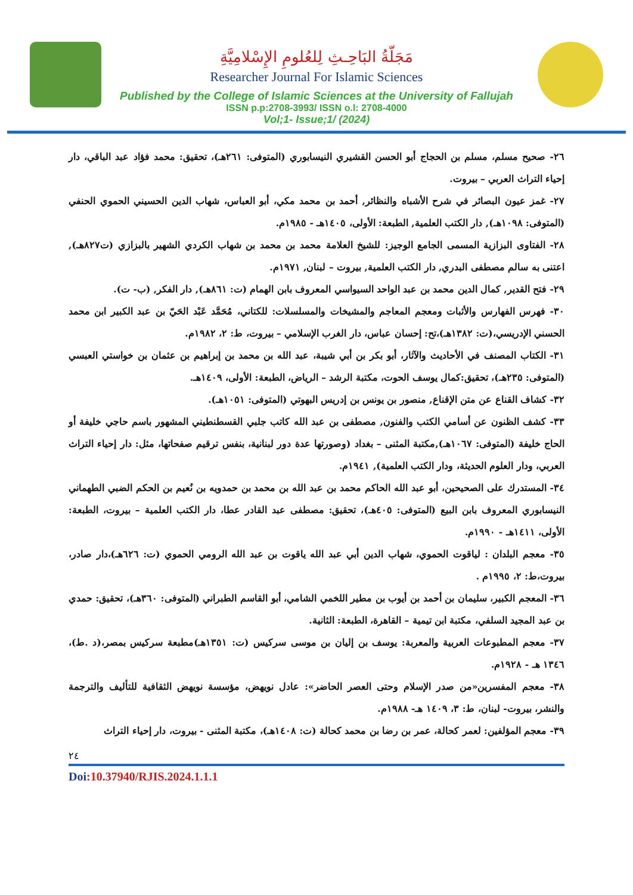مَجَلّةُ البَاحِـثِ لِلعُلومِ الإِسْلامِيَّةِ
Researcher Journal For Islamic Sciences
Published by the College of Islamic Sciences at the University of Fallujah
ISSN p.p:2708-3993/ ISSN o.l: 2708-4000
Vol;1- Issue;1/ (2024)
٢٦- صحيح مسلم، مسلم بن الحجاج أبو الحسن القشيري النيسابوري (المتوفى: ٢٦١هـ)، تحقيق: محمد فؤاد عبد الباقي، دار إحياء التراث العربي – بيروت.
٢٧- غمز عيون البصائر في شرح الأشباه والنظائر, أحمد بن محمد مكي، أبو العباس، شهاب الدين الحسيني الحموي الحنفي (المتوفى: ١٠٩٨هـ), دار الكتب العلمية, الطبعة: الأولى، ١٤٠٥هـ - ١٩٨٥م.
٢٨- الفتاوى البزازية المسمى الجامع الوجيز: للشيخ العلامة محمد بن محمد بن شهاب الكردي الشهير بالبزازي (ت٨٢٧هـ), اعتنى به سالم مصطفى البدري, دار الكتب العلمية, بيروت – لبنان, ١٩٧١م.
٢٩- فتح القدير, كمال الدين محمد بن عبد الواحد السيواسي المعروف بابن الهمام (ت: ٨٦١هـ), دار الفكر, (ب- ت).
٣٠- فهرس الفهارس والأثبات ومعجم المعاجم والمشيخات والمسلسلات: للكتاني، مُحَمَّد عَبْد الحَيّ بن عبد الكبير ابن محمد الحسني الإدريسي،(ت: ١٣٨٢هـ)،تح: إحسان عباس، دار الغرب الإسلامي – بيروت، ط: ٢، ١٩٨٢م.
٣١- الكتاب المصنف في الأحاديث والآثار، أبو بكر بن أبي شيبة، عبد الله بن محمد بن إبراهيم بن عثمان بن خواستي العبسي (المتوفى: ٢٣٥هـ)، تحقيق:كمال يوسف الحوت، مكتبة الرشد – الرياض، الطبعة: الأولى، ١٤٠٩هـ.
٣٢- كشاف القناع عن متن الإقناع, منصور بن يونس بن إدريس البهوتي (المتوفى: ١٠٥١هـ).
٣٣- كشف الظنون عن أسامي الكتب والفنون, مصطفى بن عبد الله كاتب جلبي القسطنطيني المشهور باسم حاجي خليفة أو الحاج خليفة (المتوفى: ١٠٦٧هـ),مكتبة المثنى – بغداد (وصورتها عدة دور لبنانية، بنفس ترقيم صفحاتها، مثل: دار إحياء التراث العربي، ودار العلوم الحديثة، ودار الكتب العلمية), ١٩٤١م.
٣٤- المستدرك على الصحيحين، أبو عبد الله الحاكم محمد بن عبد الله بن محمد بن حمدويه بن نُعيم بن الحكم الضبي الطهماني النيسابوري المعروف بابن البيع (المتوفى: ٤٠٥هـ)، تحقيق: مصطفى عبد القادر عطا، دار الكتب العلمية – بيروت، الطبعة: الأولى، ١٤١١هـ - ١٩٩٠م.
٣٥- معجم البلدان : لياقوت الحموي، شهاب الدين أبي عبد الله ياقوت بن عبد الله الرومي الحموي (ت: ٦٢٦هـ)،دار صادر، بيروت،ط: ٢، ١٩٩٥م .
٣٦- المعجم الكبير، سليمان بن أحمد بن أيوب بن مطير اللخمي الشامي، أبو القاسم الطبراني (المتوفى: ٣٦٠هـ)، تحقيق: حمدي بن عبد المجيد السلفي، مكتبة ابن تيمية – القاهرة، الطبعة: الثانية.
٣٧- معجم المطبوعات العربية والمعربة: يوسف بن إليان بن موسى سركيس (ت: ١٣٥١هـ)مطبعة سركيس بمصر،(د .ط)، ١٣٤٦ هـ - ١٩٢٨م.
٣٨- معجم المفسرين«من صدر الإسلام وحتى العصر الحاضر»: عادل نويهض، مؤسسة نويهض الثقافية للتأليف والترجمة والنشر، بيروت- لبنان، ط: ٣، ١٤٠٩ هـ- ١٩٨٨م.
٣٩- معجم المؤلفين: لعمر كحالة، عمر بن رضا بن محمد كحالة (ت: ١٤٠٨هـ)، مكتبة المثنى - بيروت، دار إحياء التراث
٢٤
Doi:10.37940/RJIS.2024.1.1.1